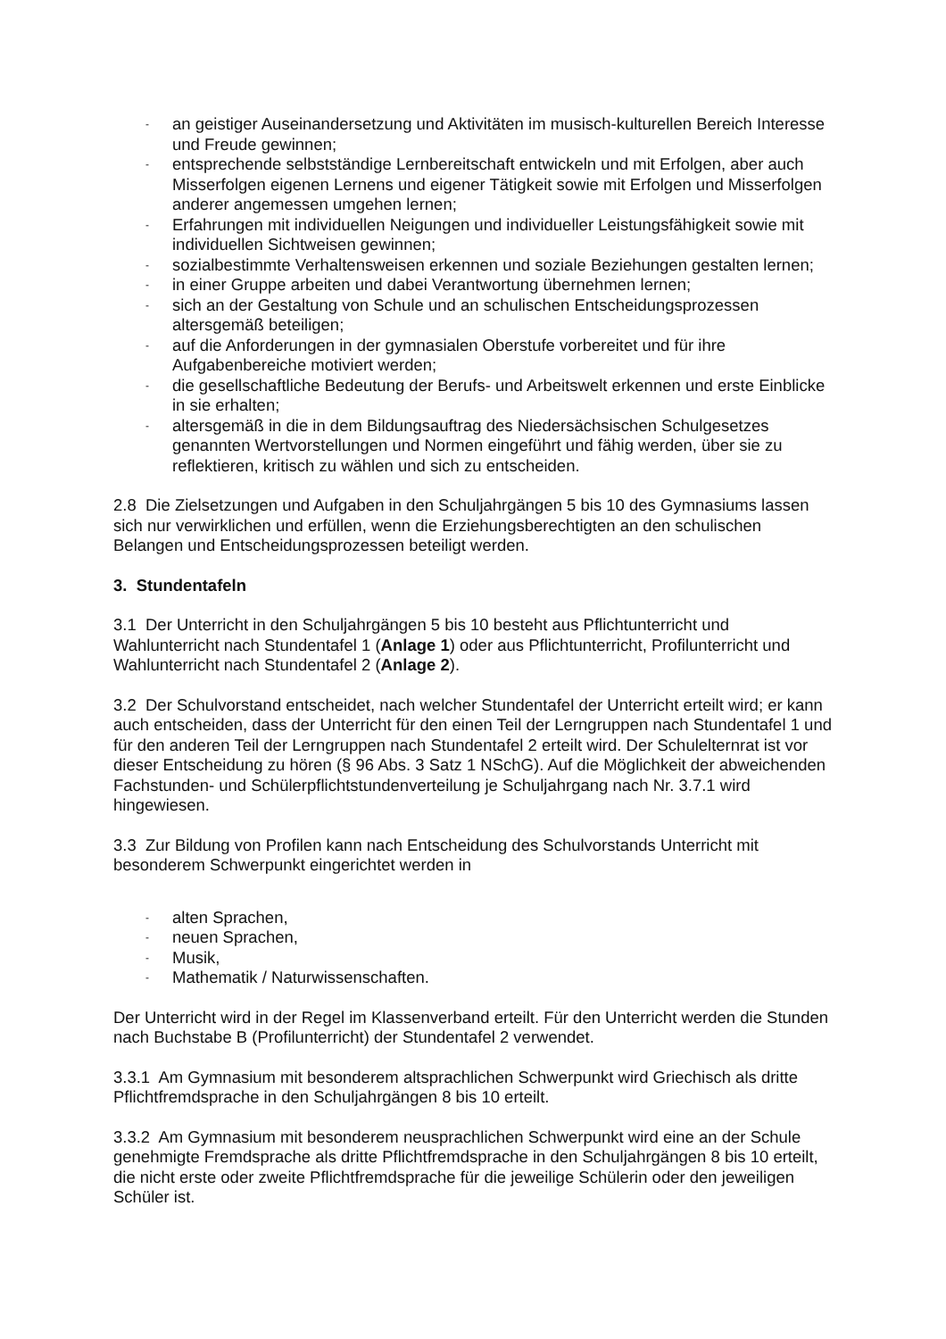- an geistiger Auseinandersetzung und Aktivitäten im musisch-kulturellen Bereich Interesse und Freude gewinnen;
- entsprechende selbstständige Lernbereitschaft entwickeln und mit Erfolgen, aber auch Misserfolgen eigenen Lernens und eigener Tätigkeit sowie mit Erfolgen und Misserfolgen anderer angemessen umgehen lernen;
- Erfahrungen mit individuellen Neigungen und individueller Leistungsfähigkeit sowie mit individuellen Sichtweisen gewinnen;
- sozialbestimmte Verhaltensweisen erkennen und soziale Beziehungen gestalten lernen;
- in einer Gruppe arbeiten und dabei Verantwortung übernehmen lernen;
- sich an der Gestaltung von Schule und an schulischen Entscheidungsprozessen altersgemäß beteiligen;
- auf die Anforderungen in der gymnasialen Oberstufe vorbereitet und für ihre Aufgabenbereiche motiviert werden;
- die gesellschaftliche Bedeutung der Berufs- und Arbeitswelt erkennen und erste Einblicke in sie erhalten;
- altersgemäß in die in dem Bildungsauftrag des Niedersächsischen Schulgesetzes genannten Wertvorstellungen und Normen eingeführt und fähig werden, über sie zu reflektieren, kritisch zu wählen und sich zu entscheiden.
2.8 Die Zielsetzungen und Aufgaben in den Schuljahrgängen 5 bis 10 des Gymnasiums lassen sich nur verwirklichen und erfüllen, wenn die Erziehungsberechtigten an den schulischen Belangen und Entscheidungsprozessen beteiligt werden.
3. Stundentafeln
3.1 Der Unterricht in den Schuljahrgängen 5 bis 10 besteht aus Pflichtunterricht und Wahlunterricht nach Stundentafel 1 (Anlage 1) oder aus Pflichtunterricht, Profilunterricht und Wahlunterricht nach Stundentafel 2 (Anlage 2).
3.2 Der Schulvorstand entscheidet, nach welcher Stundentafel der Unterricht erteilt wird; er kann auch entscheiden, dass der Unterricht für den einen Teil der Lerngruppen nach Stundentafel 1 und für den anderen Teil der Lerngruppen nach Stundentafel 2 erteilt wird. Der Schulelternrat ist vor dieser Entscheidung zu hören (§ 96 Abs. 3 Satz 1 NSchG). Auf die Möglichkeit der abweichenden Fachstunden- und Schülerpflichtstundenverteilung je Schuljahrgang nach Nr. 3.7.1 wird hingewiesen.
3.3 Zur Bildung von Profilen kann nach Entscheidung des Schulvorstands Unterricht mit besonderem Schwerpunkt eingerichtet werden in
- alten Sprachen,
- neuen Sprachen,
- Musik,
- Mathematik / Naturwissenschaften.
Der Unterricht wird in der Regel im Klassenverband erteilt. Für den Unterricht werden die Stunden nach Buchstabe B (Profilunterricht) der Stundentafel 2 verwendet.
3.3.1 Am Gymnasium mit besonderem altsprachlichen Schwerpunkt wird Griechisch als dritte Pflichtfremdsprache in den Schuljahrgängen 8 bis 10 erteilt.
3.3.2 Am Gymnasium mit besonderem neusprachlichen Schwerpunkt wird eine an der Schule genehmigte Fremdsprache als dritte Pflichtfremdsprache in den Schuljahrgängen 8 bis 10 erteilt, die nicht erste oder zweite Pflichtfremdsprache für die jeweilige Schülerin oder den jeweiligen Schüler ist.